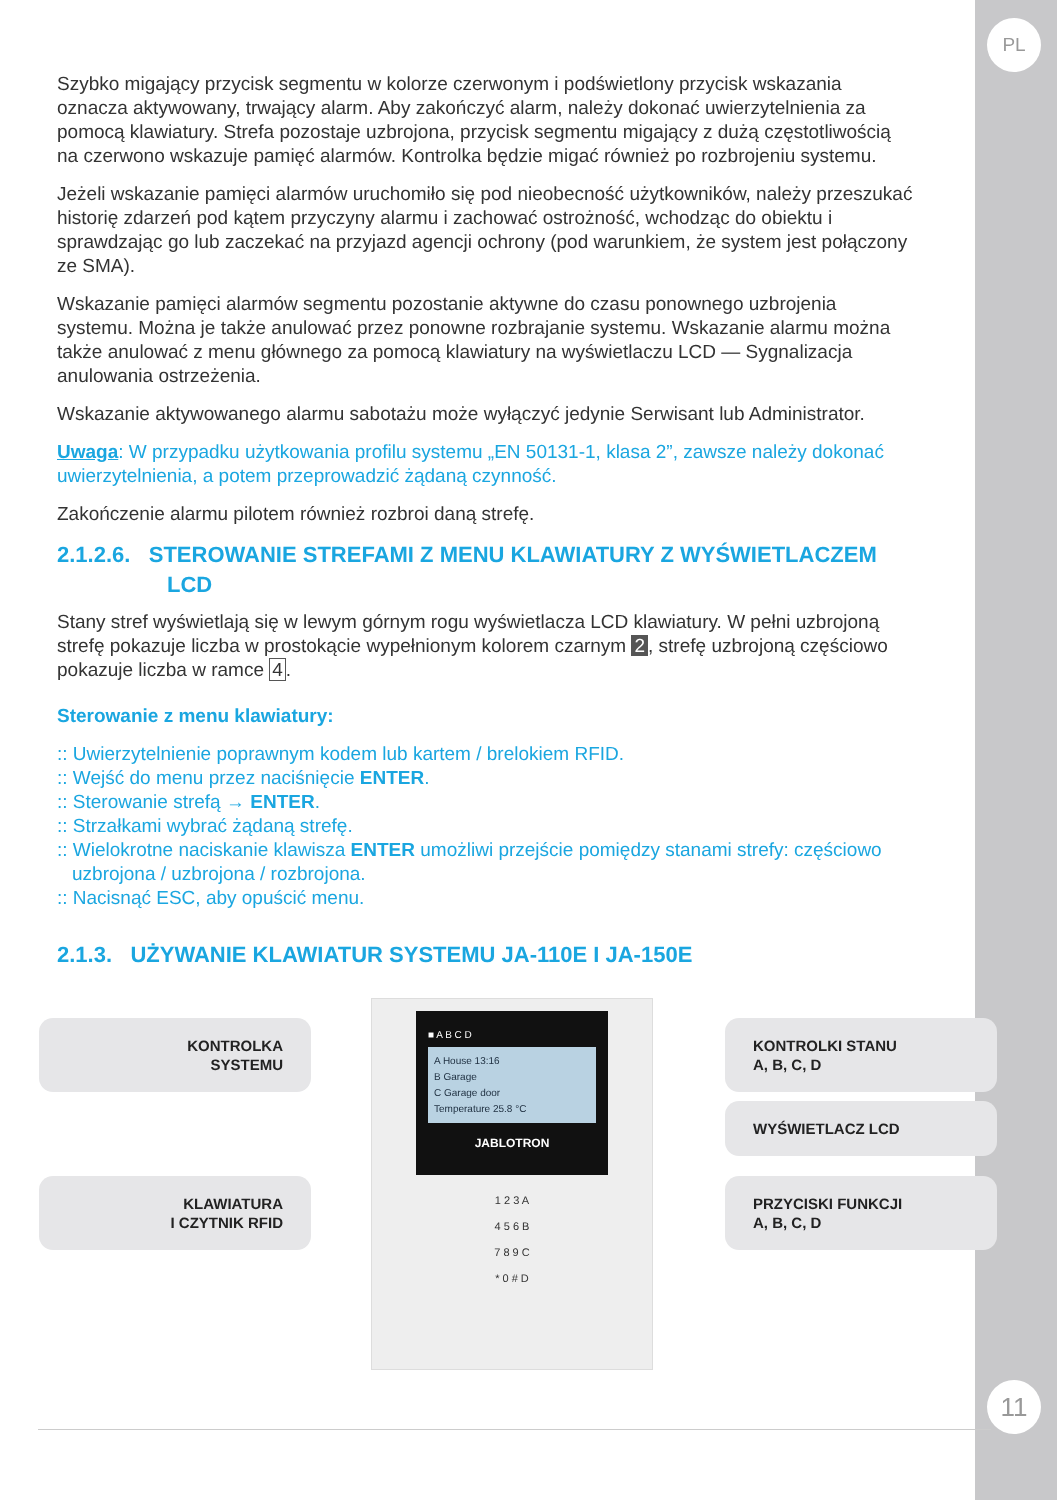PL
11
Szybko migający przycisk segmentu w kolorze czerwonym i podświetlony przycisk wskazania oznacza aktywowany, trwający alarm. Aby zakończyć alarm, należy dokonać uwierzytelnienia za pomocą klawiatury. Strefa pozostaje uzbrojona, przycisk segmentu migający z dużą częstotliwością na czerwono wskazuje pamięć alarmów. Kontrolka będzie migać również po rozbrojeniu systemu.
Jeżeli wskazanie pamięci alarmów uruchomiło się pod nieobecność użytkowników, należy przeszukać historię zdarzeń pod kątem przyczyny alarmu i zachować ostrożność, wchodząc do obiektu i sprawdzając go lub zaczekać na przyjazd agencji ochrony (pod warunkiem, że system jest połączony ze SMA).
Wskazanie pamięci alarmów segmentu pozostanie aktywne do czasu ponownego uzbrojenia systemu. Można je także anulować przez ponowne rozbrajanie systemu. Wskazanie alarmu można także anulować z menu głównego za pomocą klawiatury na wyświetlaczu LCD — Sygnalizacja anulowania ostrzeżenia.
Wskazanie aktywowanego alarmu sabotażu może wyłączyć jedynie Serwisant lub Administrator.
Uwaga: W przypadku użytkowania profilu systemu „EN 50131-1, klasa 2”, zawsze należy dokonać uwierzytelnienia, a potem przeprowadzić żądaną czynność.
Zakończenie alarmu pilotem również rozbroi daną strefę.
2.1.2.6. STEROWANIE STREFAMI Z MENU KLAWIATURY Z WYŚWIETLACZEM
LCD
Stany stref wyświetlają się w lewym górnym rogu wyświetlacza LCD klawiatury. W pełni uzbrojoną strefę pokazuje liczba w prostokącie wypełnionym kolorem czarnym 2, strefę uzbrojoną częściowo pokazuje liczba w ramce 4.
Sterowanie z menu klawiatury:
:: Uwierzytelnienie poprawnym kodem lub kartem / brelokiem RFID.
:: Wejść do menu przez naciśnięcie ENTER.
:: Sterowanie strefą → ENTER.
:: Strzałkami wybrać żądaną strefę.
:: Wielokrotne naciskanie klawisza ENTER umożliwi przejście pomiędzy stanami strefy: częściowo uzbrojona / uzbrojona / rozbrojona.
:: Nacisnąć ESC, aby opuścić menu.
2.1.3. UŻYWANIE KLAWIATUR SYSTEMU JA-110E I JA-150E
KONTROLKA
SYSTEMU
KLAWIATURA
I CZYTNIK RFID
■ A B C D
A House 13:16
B Garage
C Garage door
Temperature 25.8 °C
JABLOTRON
1 2 3 A
4 5 6 B
7 8 9 C
* 0 # D
KONTROLKI STANU
A, B, C, D
WYŚWIETLACZ LCD
PRZYCISKI FUNKCJI
A, B, C, D